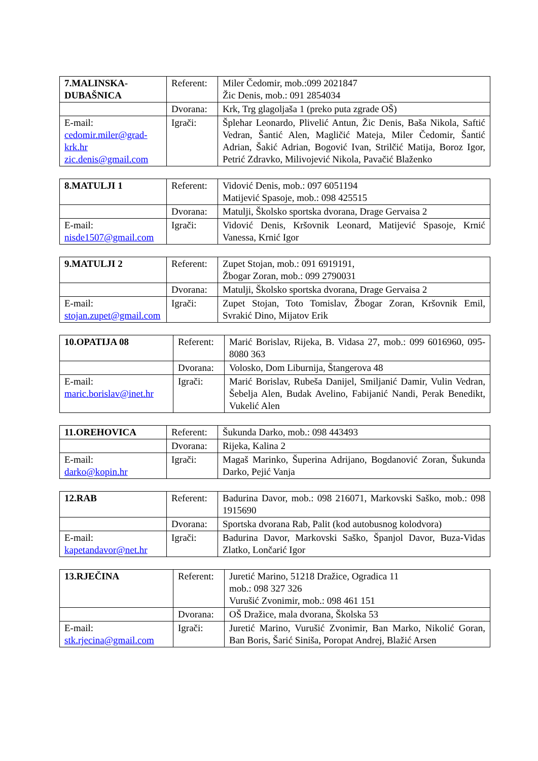| 7.MALINSKA-DUBAŠNICA | Referent: | Miler Čedomir, mob.:099 2021847 Žic Denis, mob.: 091 2854034 |
| | Dvorana: | Krk, Trg glagoljaša 1 (preko puta zgrade OŠ) |
| E-mail: cedomir.miler@grad-krk.hr zic.denis@gmail.com | Igrači: | Šplehar Leonardo, Plivelić Antun, Žic Denis, Baša Nikola, Saftić Vedran, Šantić Alen, Magličić Mateja, Miler Čedomir, Šantić Adrian, Šakić Adrian, Bogović Ivan, Strilčić Matija, Boroz Igor, Petrić Zdravko, Milivojević Nikola, Pavačić Blaženko |
| 8.MATULJI 1 | Referent: | Vidović Denis, mob.: 097 6051194 Matijević Spasoje, mob.: 098 425515 |
| | Dvorana: | Matulji, Školsko sportska dvorana, Drage Gervaisa 2 |
| E-mail: nisde1507@gmail.com | Igrači: | Vidović Denis, Kršovnik Leonard, Matijević Spasoje, Krnić Vanessa, Krnić Igor |
| 9.MATULJI 2 | Referent: | Zupet Stojan, mob.: 091 6919191, Žbogar Zoran, mob.: 099 2790031 |
| | Dvorana: | Matulji, Školsko sportska dvorana, Drage Gervaisa 2 |
| E-mail: stojan.zupet@gmail.com | Igrači: | Zupet Stojan, Toto Tomislav, Žbogar Zoran, Kršovnik Emil, Svrakić Dino, Mijatov Erik |
| 10.OPATIJA 08 | Referent: | Marić Borislav, Rijeka, B. Vidasa 27, mob.: 099 6016960, 095-8080 363 |
| | Dvorana: | Volosko, Dom Liburnija, Štangerova 48 |
| E-mail: maric.borislav@inet.hr | Igrači: | Marić Borislav, Rubeša Danijel, Smiljanić Damir, Vulin Vedran, Šebelja Alen, Budak Avelino, Fabijanić Nandi, Perak Benedikt, Vukelić Alen |
| 11.OREHOVICA | Referent: | Šukunda Darko, mob.: 098 443493 |
| | Dvorana: | Rijeka, Kalina 2 |
| E-mail: darko@kopin.hr | Igrači: | Magaš Marinko, Šuperina Adrijano, Bogdanović Zoran, Šukunda Darko, Pejić Vanja |
| 12.RAB | Referent: | Badurina Davor, mob.: 098 216071, Markovski Saško, mob.: 098 1915690 |
| | Dvorana: | Sportska dvorana Rab, Palit (kod autobusnog kolodvora) |
| E-mail: kapetandavor@net.hr | Igrači: | Badurina Davor, Markovski Saško, Španjol Davor, Buza-Vidas Zlatko, Lončarić Igor |
| 13.RJEČINA | Referent: | Juretić Marino, 51218 Dražice, Ogradica 11 mob.: 098 327 326 Vurušić Zvonimir, mob.: 098 461 151 |
| | Dvorana: | OŠ Dražice, mala dvorana, Školska 53 |
| E-mail: stk.rjecina@gmail.com | Igrači: | Juretić Marino, Vurušić Zvonimir, Ban Marko, Nikolić Goran, Ban Boris, Šarić Siniša, Poropat Andrej, Blažić Arsen |